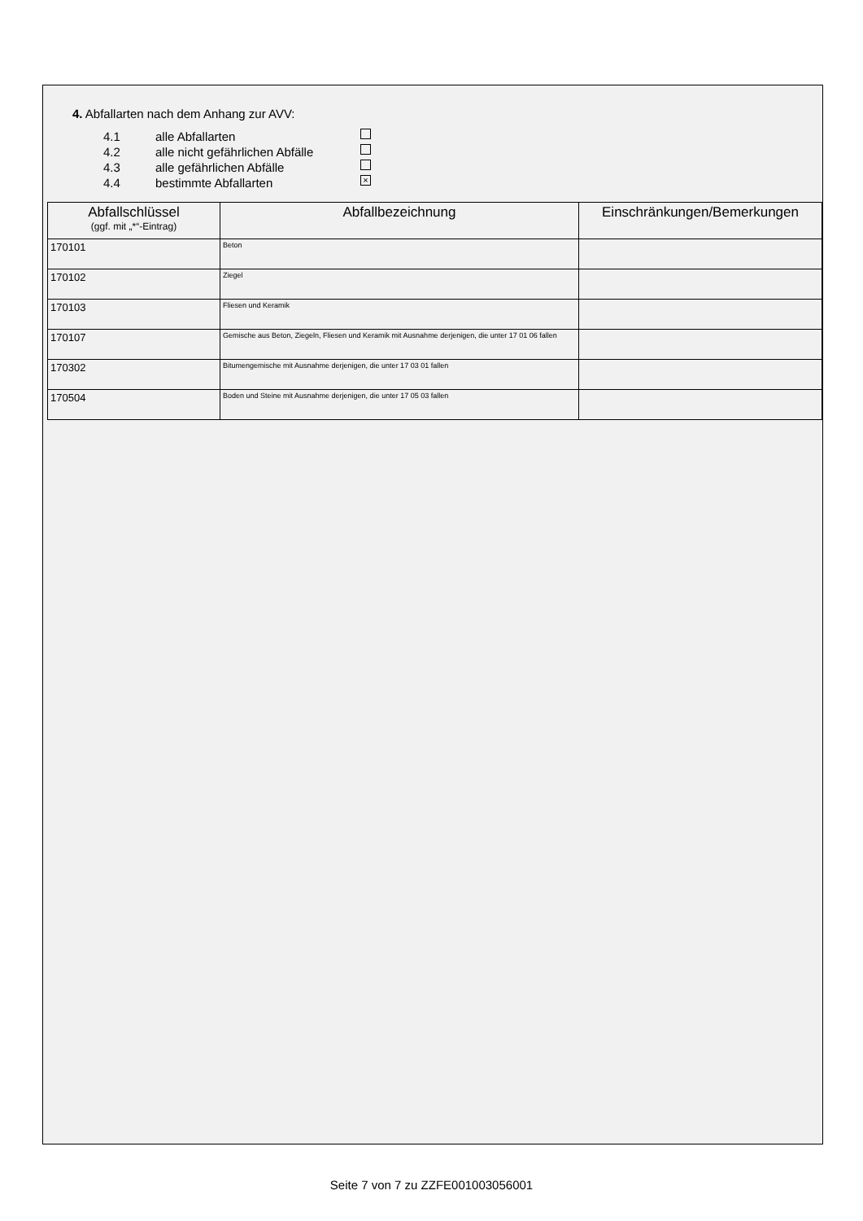4. Abfallarten nach dem Anhang zur AVV:
4.1 alle Abfallarten
4.2 alle nicht gefährlichen Abfälle
4.3 alle gefährlichen Abfälle
4.4 bestimmte Abfallarten ×
| Abfallschlüssel (ggf. mit „*“-Eintrag) | Abfallbezeichnung | Einschränkungen/Bemerkungen |
| --- | --- | --- |
| 170101 | Beton | |
| 170102 | Ziegel | |
| 170103 | Fliesen und Keramik | |
| 170107 | Gemische aus Beton, Ziegeln, Fliesen und Keramik mit Ausnahme derjenigen, die unter 17 01 06 fallen | |
| 170302 | Bitumengemische mit Ausnahme derjenigen, die unter 17 03 01 fallen | |
| 170504 | Boden und Steine mit Ausnahme derjenigen, die unter 17 05 03 fallen | |
Seite 7 von 7 zu ZZFE001003056001